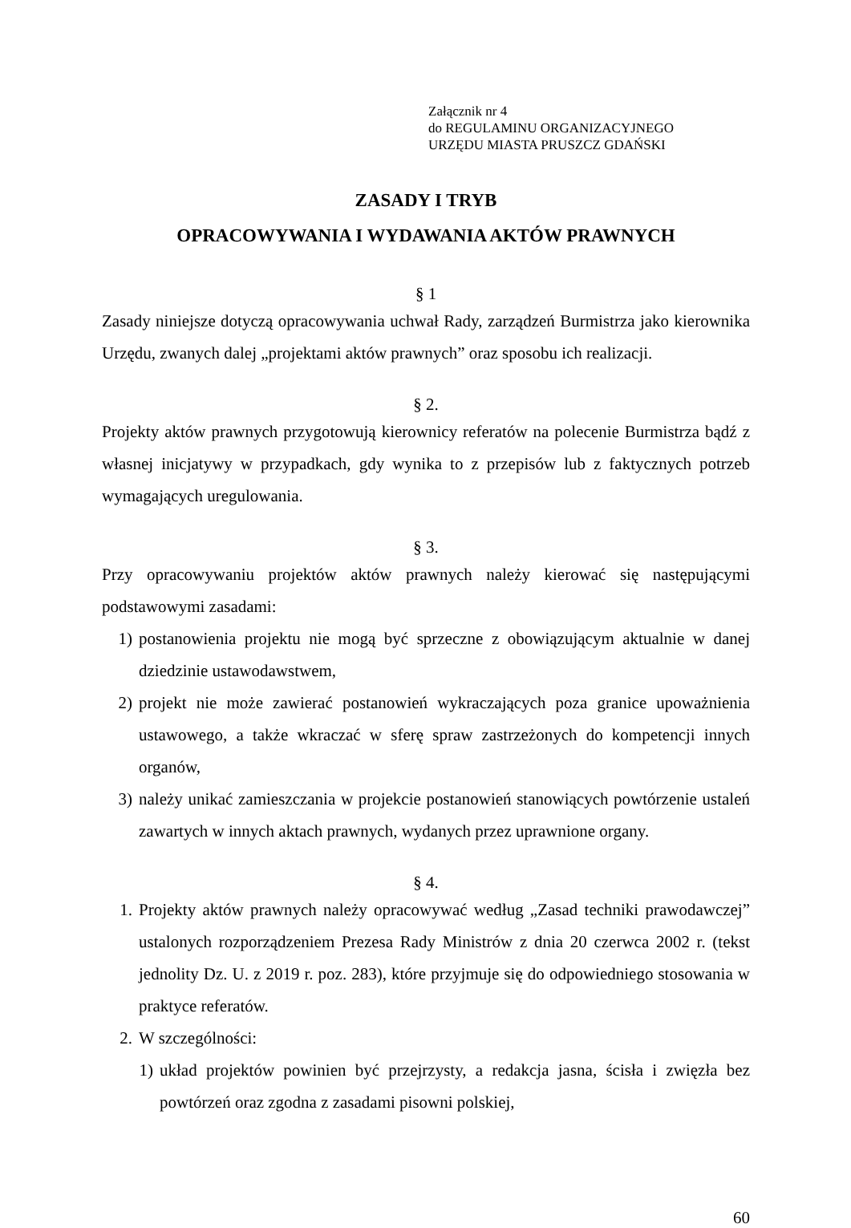Załącznik nr 4
do REGULAMINU ORGANIZACYJNEGO
URZĘDU MIASTA PRUSZCZ GDAŃSKI
ZASADY I TRYB
OPRACOWYWANIA I WYDAWANIA AKTÓW PRAWNYCH
§ 1
Zasady niniejsze dotyczą opracowywania uchwał Rady, zarządzeń Burmistrza jako kierownika Urzędu, zwanych dalej „projektami aktów prawnych” oraz sposobu ich realizacji.
§ 2.
Projekty aktów prawnych przygotowują kierownicy referatów na polecenie Burmistrza bądź z własnej inicjatywy w przypadkach, gdy wynika to z przepisów lub z faktycznych potrzeb wymagających uregulowania.
§ 3.
Przy opracowywaniu projektów aktów prawnych należy kierować się następującymi podstawowymi zasadami:
1) postanowienia projektu nie mogą być sprzeczne z obowiązującym aktualnie w danej dziedzinie ustawodawstwem,
2) projekt nie może zawierać postanowień wykraczających poza granice upoważnienia ustawowego, a także wkraczać w sferę spraw zastrzeżonych do kompetencji innych organów,
3) należy unikać zamieszczania w projekcie postanowień stanowiących powtórzenie ustaleń zawartych w innych aktach prawnych, wydanych przez uprawnione organy.
§ 4.
1. Projekty aktów prawnych należy opracowywać według „Zasad techniki prawodawczej” ustalonych rozporządzeniem Prezesa Rady Ministrów z dnia 20 czerwca 2002 r. (tekst jednolity Dz. U. z 2019 r. poz. 283), które przyjmuje się do odpowiedniego stosowania w praktyce referatów.
2. W szczególności:
1) układ projektów powinien być przejrzysty, a redakcja jasna, ścisła i zwięzła bez powtórzeń oraz zgodna z zasadami pisowni polskiej,
60